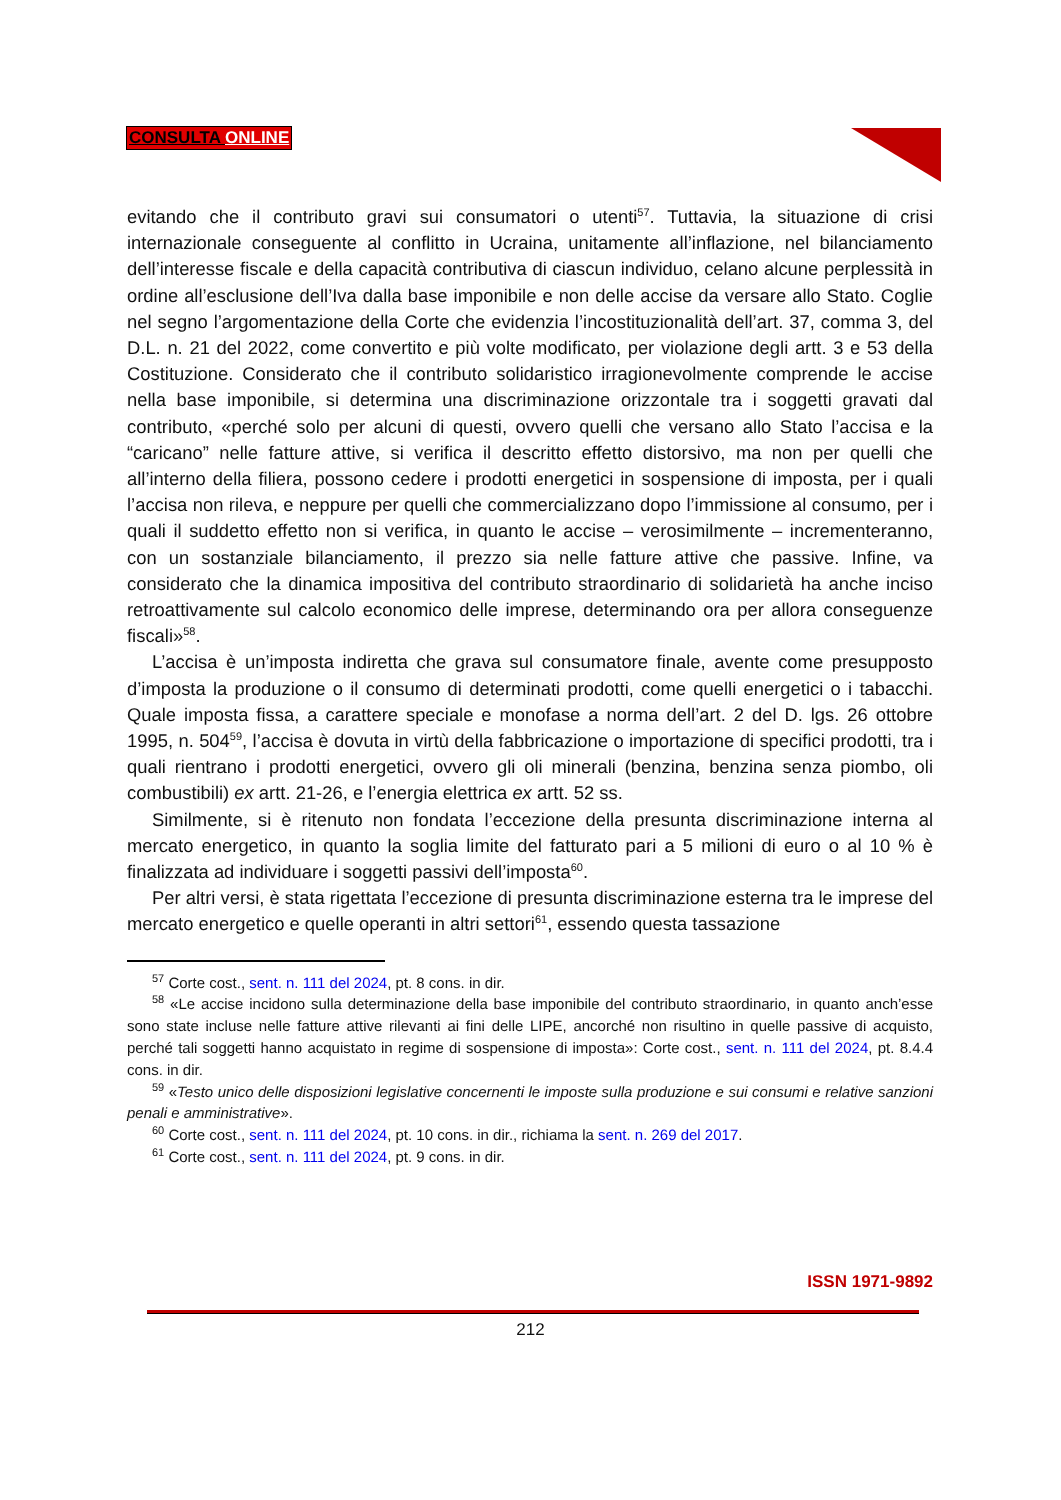CONSULTA ONLINE
evitando che il contributo gravi sui consumatori o utenti<sup>57</sup>. Tuttavia, la situazione di crisi internazionale conseguente al conflitto in Ucraina, unitamente all’inflazione, nel bilanciamento dell’interesse fiscale e della capacità contributiva di ciascun individuo, celano alcune perplessità in ordine all’esclusione dell’Iva dalla base imponibile e non delle accise da versare allo Stato. Coglie nel segno l’argomentazione della Corte che evidenzia l’incostituzionalità dell’art. 37, comma 3, del D.L. n. 21 del 2022, come convertito e più volte modificato, per violazione degli artt. 3 e 53 della Costituzione. Considerato che il contributo solidaristico irragionevolmente comprende le accise nella base imponibile, si determina una discriminazione orizzontale tra i soggetti gravati dal contributo, «perché solo per alcuni di questi, ovvero quelli che versano allo Stato l’accisa e la “caricano” nelle fatture attive, si verifica il descritto effetto distorsivo, ma non per quelli che all’interno della filiera, possono cedere i prodotti energetici in sospensione di imposta, per i quali l’accisa non rileva, e neppure per quelli che commercializzano dopo l’immissione al consumo, per i quali il suddetto effetto non si verifica, in quanto le accise – verosimilmente – incrementeranno, con un sostanziale bilanciamento, il prezzo sia nelle fatture attive che passive. Infine, va considerato che la dinamica impositiva del contributo straordinario di solidarietà ha anche inciso retroattivamente sul calcolo economico delle imprese, determinando ora per allora conseguenze fiscali»<sup>58</sup>.
L’accisa è un’imposta indiretta che grava sul consumatore finale, avente come presupposto d’imposta la produzione o il consumo di determinati prodotti, come quelli energetici o i tabacchi. Quale imposta fissa, a carattere speciale e monofase a norma dell’art. 2 del D. lgs. 26 ottobre 1995, n. 504<sup>59</sup>, l’accisa è dovuta in virtù della fabbricazione o importazione di specifici prodotti, tra i quali rientrano i prodotti energetici, ovvero gli oli minerali (benzina, benzina senza piombo, oli combustibili) ex artt. 21-26, e l’energia elettrica ex artt. 52 ss.
Similmente, si è ritenuto non fondata l’eccezione della presunta discriminazione interna al mercato energetico, in quanto la soglia limite del fatturato pari a 5 milioni di euro o al 10 % è finalizzata ad individuare i soggetti passivi dell’imposta<sup>60</sup>.
Per altri versi, è stata rigettata l’eccezione di presunta discriminazione esterna tra le imprese del mercato energetico e quelle operanti in altri settori<sup>61</sup>, essendo questa tassazione
<sup>57</sup> Corte cost., sent. n. 111 del 2024, pt. 8 cons. in dir.
<sup>58</sup> «Le accise incidono sulla determinazione della base imponibile del contributo straordinario, in quanto anch’esse sono state incluse nelle fatture attive rilevanti ai fini delle LIPE, ancorché non risultino in quelle passive di acquisto, perché tali soggetti hanno acquistato in regime di sospensione di imposta»: Corte cost., sent. n. 111 del 2024, pt. 8.4.4 cons. in dir.
<sup>59</sup> «Testo unico delle disposizioni legislative concernenti le imposte sulla produzione e sui consumi e relative sanzioni penali e amministrative».
<sup>60</sup> Corte cost., sent. n. 111 del 2024, pt. 10 cons. in dir., richiama la sent. n. 269 del 2017.
<sup>61</sup> Corte cost., sent. n. 111 del 2024, pt. 9 cons. in dir.
ISSN 1971-9892
212